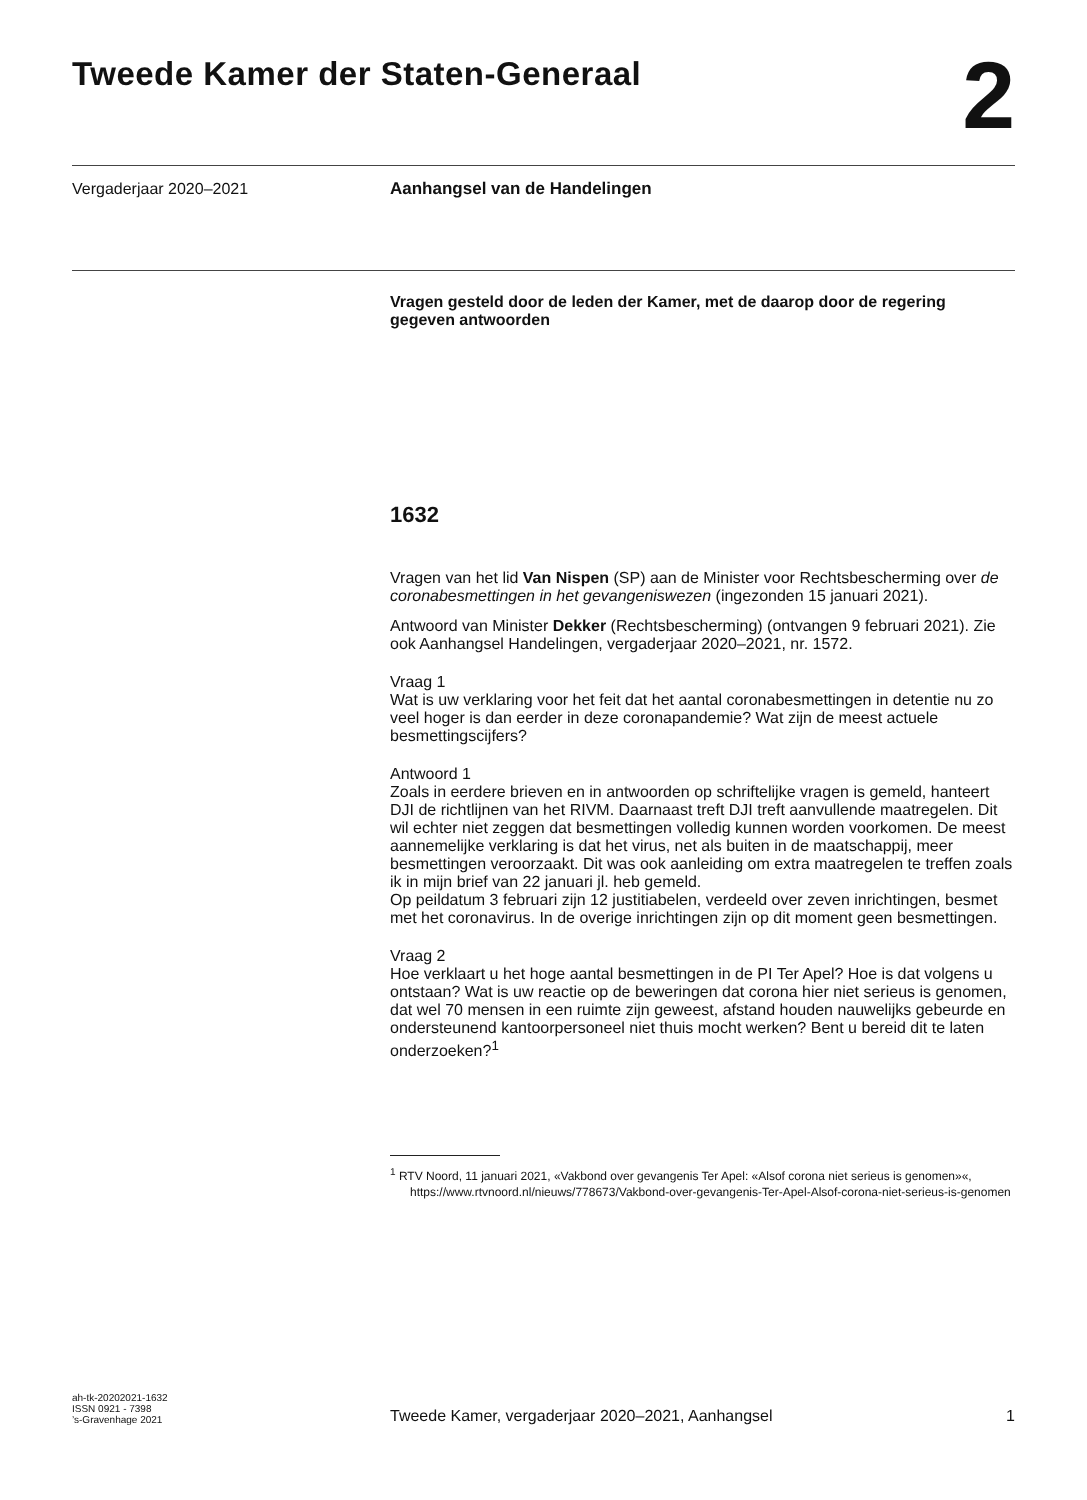Tweede Kamer der Staten-Generaal
2
Vergaderjaar 2020–2021
Aanhangsel van de Handelingen
Vragen gesteld door de leden der Kamer, met de daarop door de regering gegeven antwoorden
1632
Vragen van het lid Van Nispen (SP) aan de Minister voor Rechtsbescherming over de coronabesmettingen in het gevangeniswezen (ingezonden 15 januari 2021).
Antwoord van Minister Dekker (Rechtsbescherming) (ontvangen 9 februari 2021). Zie ook Aanhangsel Handelingen, vergaderjaar 2020–2021, nr. 1572.
Vraag 1
Wat is uw verklaring voor het feit dat het aantal coronabesmettingen in detentie nu zo veel hoger is dan eerder in deze coronapandemie? Wat zijn de meest actuele besmettingscijfers?
Antwoord 1
Zoals in eerdere brieven en in antwoorden op schriftelijke vragen is gemeld, hanteert DJI de richtlijnen van het RIVM. Daarnaast treft DJI treft aanvullende maatregelen. Dit wil echter niet zeggen dat besmettingen volledig kunnen worden voorkomen. De meest aannemelijke verklaring is dat het virus, net als buiten in de maatschappij, meer besmettingen veroorzaakt. Dit was ook aanleiding om extra maatregelen te treffen zoals ik in mijn brief van 22 januari jl. heb gemeld.
Op peildatum 3 februari zijn 12 justitiabelen, verdeeld over zeven inrichtingen, besmet met het coronavirus. In de overige inrichtingen zijn op dit moment geen besmettingen.
Vraag 2
Hoe verklaart u het hoge aantal besmettingen in de PI Ter Apel? Hoe is dat volgens u ontstaan? Wat is uw reactie op de beweringen dat corona hier niet serieus is genomen, dat wel 70 mensen in een ruimte zijn geweest, afstand houden nauwelijks gebeurde en ondersteunend kantoorpersoneel niet thuis mocht werken? Bent u bereid dit te laten onderzoeken?<sup>1</sup>
<sup>1</sup> RTV Noord, 11 januari 2021, «Vakbond over gevangenis Ter Apel: «Alsof corona niet serieus is genomen»«, https://www.rtvnoord.nl/nieuws/778673/Vakbond-over-gevangenis-Ter-Apel-Alsof-corona-niet-serieus-is-genomen
ah-tk-20202021-1632
ISSN 0921 - 7398
’s-Gravenhage 2021
Tweede Kamer, vergaderjaar 2020–2021, Aanhangsel 1